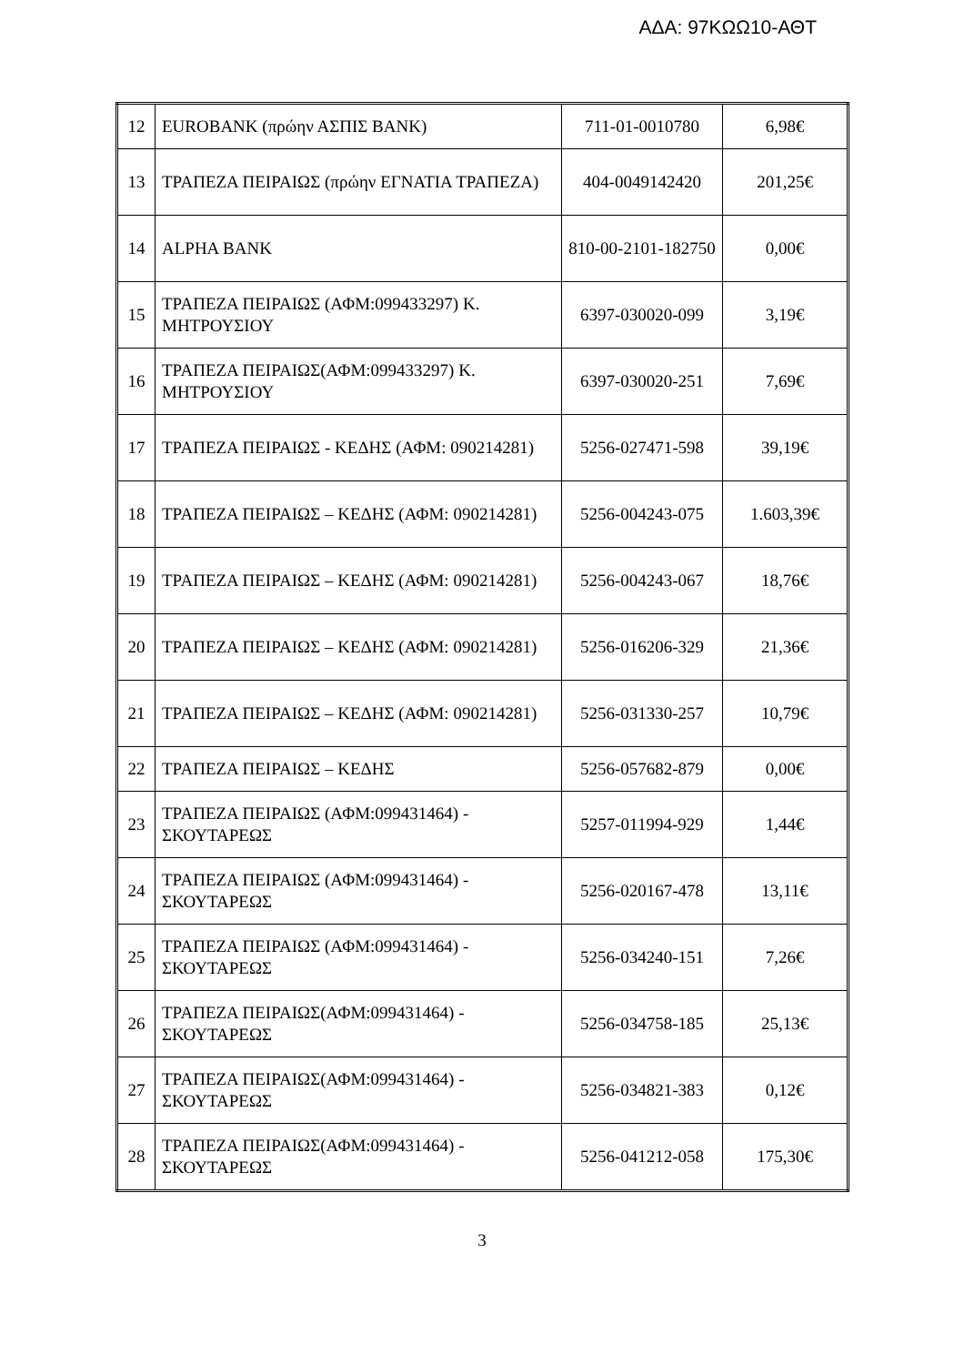ΑΔΑ: 97ΚΩΩ10-ΑΘΤ
| 12 | EUROBANK (πρώην ΑΣΠΙΣ BANK) | 711-01-0010780 | 6,98€ |
| 13 | ΤΡΑΠΕΖΑ ΠΕΙΡΑΙΩΣ (πρώην ΕΓΝΑΤΙΑ ΤΡΑΠΕΖΑ) | 404-0049142420 | 201,25€ |
| 14 | ALPHA BANK | 810-00-2101-182750 | 0,00€ |
| 15 | ΤΡΑΠΕΖΑ ΠΕΙΡΑΙΩΣ (ΑΦΜ:099433297) Κ. ΜΗΤΡΟΥΣΙΟΥ | 6397-030020-099 | 3,19€ |
| 16 | ΤΡΑΠΕΖΑ ΠΕΙΡΑΙΩΣ(ΑΦΜ:099433297) Κ. ΜΗΤΡΟΥΣΙΟΥ | 6397-030020-251 | 7,69€ |
| 17 | ΤΡΑΠΕΖΑ ΠΕΙΡΑΙΩΣ - ΚΕΔΗΣ (ΑΦΜ: 090214281) | 5256-027471-598 | 39,19€ |
| 18 | ΤΡΑΠΕΖΑ ΠΕΙΡΑΙΩΣ – ΚΕΔΗΣ (ΑΦΜ: 090214281) | 5256-004243-075 | 1.603,39€ |
| 19 | ΤΡΑΠΕΖΑ ΠΕΙΡΑΙΩΣ – ΚΕΔΗΣ (ΑΦΜ: 090214281) | 5256-004243-067 | 18,76€ |
| 20 | ΤΡΑΠΕΖΑ ΠΕΙΡΑΙΩΣ – ΚΕΔΗΣ (ΑΦΜ: 090214281) | 5256-016206-329 | 21,36€ |
| 21 | ΤΡΑΠΕΖΑ ΠΕΙΡΑΙΩΣ – ΚΕΔΗΣ (ΑΦΜ: 090214281) | 5256-031330-257 | 10,79€ |
| 22 | ΤΡΑΠΕΖΑ ΠΕΙΡΑΙΩΣ – ΚΕΔΗΣ | 5256-057682-879 | 0,00€ |
| 23 | ΤΡΑΠΕΖΑ ΠΕΙΡΑΙΩΣ (ΑΦΜ:099431464) - ΣΚΟΥΤΑΡΕΩΣ | 5257-011994-929 | 1,44€ |
| 24 | ΤΡΑΠΕΖΑ ΠΕΙΡΑΙΩΣ (ΑΦΜ:099431464) - ΣΚΟΥΤΑΡΕΩΣ | 5256-020167-478 | 13,11€ |
| 25 | ΤΡΑΠΕΖΑ ΠΕΙΡΑΙΩΣ (ΑΦΜ:099431464) - ΣΚΟΥΤΑΡΕΩΣ | 5256-034240-151 | 7,26€ |
| 26 | ΤΡΑΠΕΖΑ ΠΕΙΡΑΙΩΣ(ΑΦΜ:099431464) - ΣΚΟΥΤΑΡΕΩΣ | 5256-034758-185 | 25,13€ |
| 27 | ΤΡΑΠΕΖΑ ΠΕΙΡΑΙΩΣ(ΑΦΜ:099431464) - ΣΚΟΥΤΑΡΕΩΣ | 5256-034821-383 | 0,12€ |
| 28 | ΤΡΑΠΕΖΑ ΠΕΙΡΑΙΩΣ(ΑΦΜ:099431464) - ΣΚΟΥΤΑΡΕΩΣ | 5256-041212-058 | 175,30€ |
3